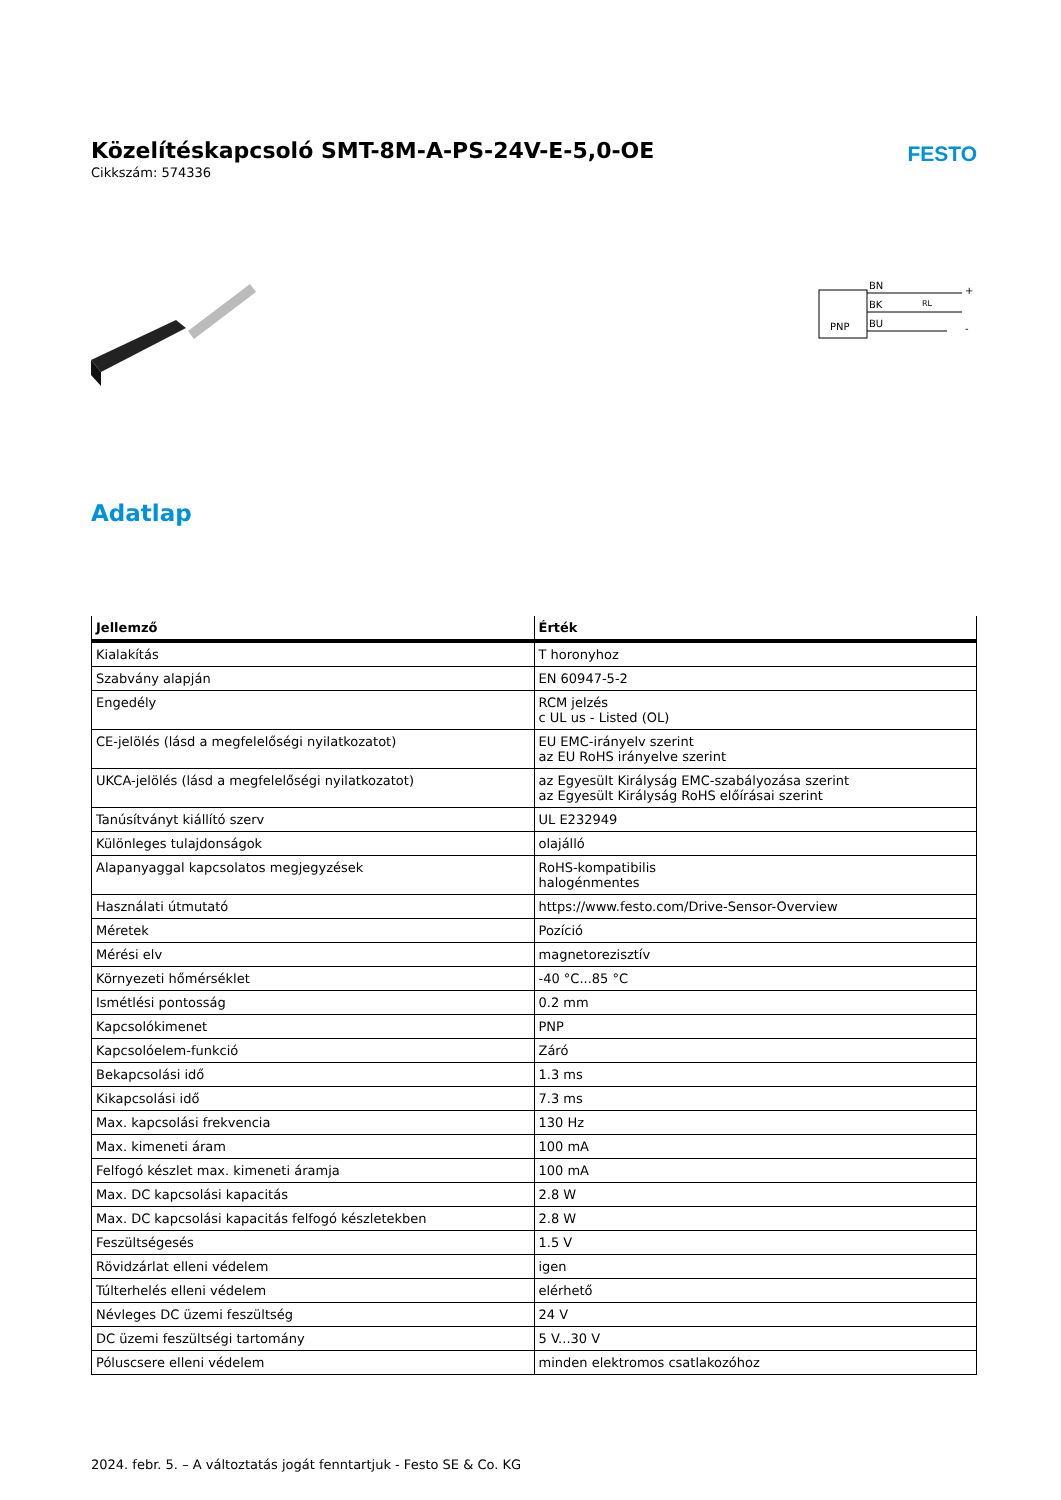Közelítéskapcsoló SMT-8M-A-PS-24V-E-5,0-OE
FESTO
Cikkszám: 574336
PNP
BN
BK
BU
+
-
RL
Adatlap
| Jellemző | Érték |
| --- | --- |
| Kialakítás | T horonyhoz |
| Szabvány alapján | EN 60947-5-2 |
| Engedély | RCM jelzés c UL us - Listed (OL) |
| CE-jelölés (lásd a megfelelőségi nyilatkozatot) | EU EMC-irányelv szerint az EU RoHS irányelve szerint |
| UKCA-jelölés (lásd a megfelelőségi nyilatkozatot) | az Egyesült Királyság EMC-szabályozása szerint az Egyesült Királyság RoHS előírásai szerint |
| Tanúsítványt kiállító szerv | UL E232949 |
| Különleges tulajdonságok | olajálló |
| Alapanyaggal kapcsolatos megjegyzések | RoHS-kompatibilis halogénmentes |
| Használati útmutató | https://www.festo.com/Drive-Sensor-Overview |
| Méretek | Pozíció |
| Mérési elv | magnetorezisztív |
| Környezeti hőmérséklet | -40 °C...85 °C |
| Ismétlési pontosság | 0.2 mm |
| Kapcsolókimenet | PNP |
| Kapcsolóelem-funkció | Záró |
| Bekapcsolási idő | 1.3 ms |
| Kikapcsolási idő | 7.3 ms |
| Max. kapcsolási frekvencia | 130 Hz |
| Max. kimeneti áram | 100 mA |
| Felfogó készlet max. kimeneti áramja | 100 mA |
| Max. DC kapcsolási kapacitás | 2.8 W |
| Max. DC kapcsolási kapacitás felfogó készletekben | 2.8 W |
| Feszültségesés | 1.5 V |
| Rövidzárlat elleni védelem | igen |
| Túlterhelés elleni védelem | elérhető |
| Névleges DC üzemi feszültség | 24 V |
| DC üzemi feszültségi tartomány | 5 V...30 V |
| Póluscsere elleni védelem | minden elektromos csatlakozóhoz |
2024. febr. 5. – A változtatás jogát fenntartjuk - Festo SE & Co. KG